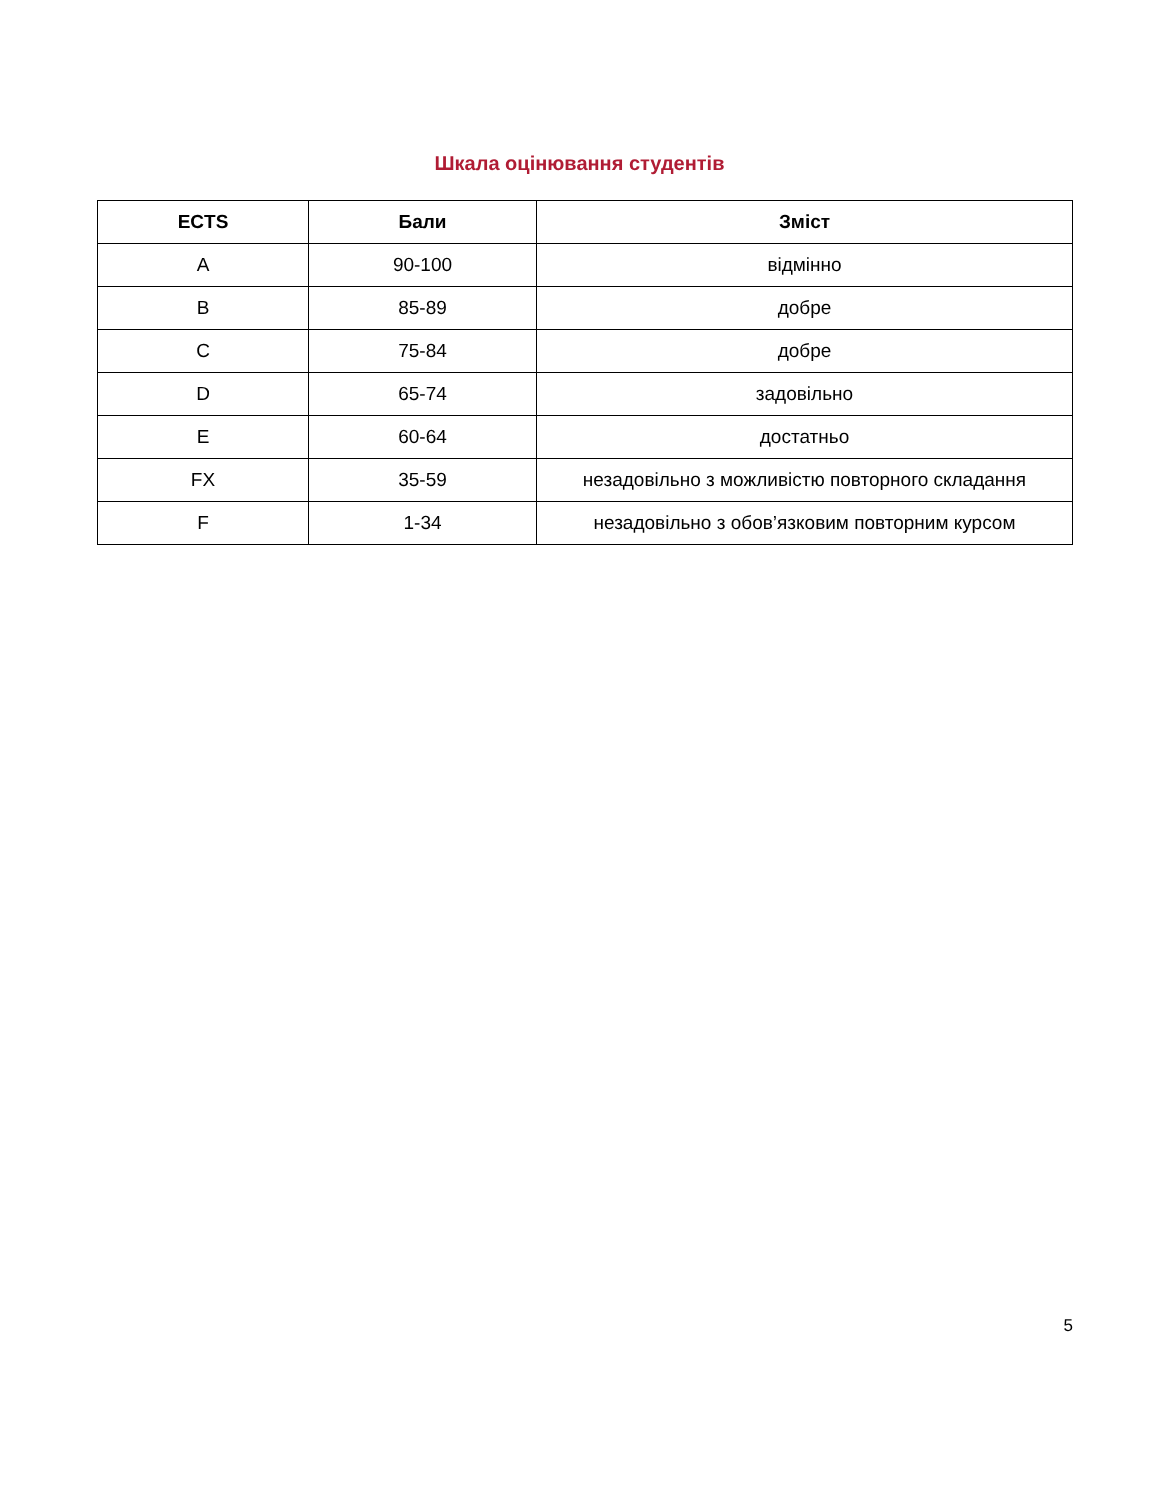Шкала оцінювання студентів
| ECTS | Бали | Зміст |
| --- | --- | --- |
| A | 90-100 | відмінно |
| B | 85-89 | добре |
| C | 75-84 | добре |
| D | 65-74 | задовільно |
| E | 60-64 | достатньо |
| FX | 35-59 | незадовільно з можливістю повторного складання |
| F | 1-34 | незадовільно з обов’язковим повторним курсом |
5